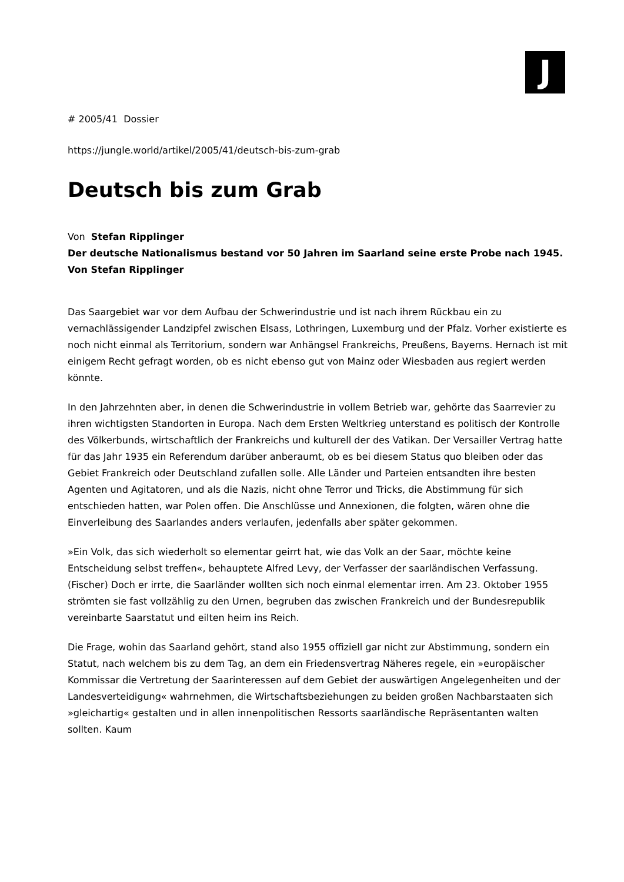J
# 2005/41 Dossier
https://jungle.world/artikel/2005/41/deutsch-bis-zum-grab
Deutsch bis zum Grab
Von Stefan Ripplinger
Der deutsche Nationalismus bestand vor 50 Jahren im Saarland seine erste Probe nach 1945. Von Stefan Ripplinger
Das Saargebiet war vor dem Aufbau der Schwerindustrie und ist nach ihrem Rückbau ein zu vernachlässigender Landzipfel zwischen Elsass, Lothringen, Luxemburg und der Pfalz. Vorher existierte es noch nicht einmal als Territorium, sondern war Anhängsel Frankreichs, Preußens, Bayerns. Hernach ist mit einigem Recht gefragt worden, ob es nicht ebenso gut von Mainz oder Wiesbaden aus regiert werden könnte.
In den Jahrzehnten aber, in denen die Schwerindustrie in vollem Betrieb war, gehörte das Saarrevier zu ihren wichtigsten Standorten in Europa. Nach dem Ersten Weltkrieg unterstand es politisch der Kontrolle des Völkerbunds, wirtschaftlich der Frankreichs und kulturell der des Vatikan. Der Versailler Vertrag hatte für das Jahr 1935 ein Referendum darüber anberaumt, ob es bei diesem Status quo bleiben oder das Gebiet Frankreich oder Deutschland zufallen solle. Alle Länder und Parteien entsandten ihre besten Agenten und Agitatoren, und als die Nazis, nicht ohne Terror und Tricks, die Abstimmung für sich entschieden hatten, war Polen offen. Die Anschlüsse und Annexionen, die folgten, wären ohne die Einverleibung des Saarlandes anders verlaufen, jedenfalls aber später gekommen.
»Ein Volk, das sich wiederholt so elementar geirrt hat, wie das Volk an der Saar, möchte keine Entscheidung selbst treffen«, behauptete Alfred Levy, der Verfasser der saarländischen Verfassung. (Fischer) Doch er irrte, die Saarländer wollten sich noch einmal elementar irren. Am 23. Oktober 1955 strömten sie fast vollzählig zu den Urnen, begruben das zwischen Frankreich und der Bundesrepublik vereinbarte Saarstatut und eilten heim ins Reich.
Die Frage, wohin das Saarland gehört, stand also 1955 offiziell gar nicht zur Abstimmung, sondern ein Statut, nach welchem bis zu dem Tag, an dem ein Friedensvertrag Näheres regele, ein »europäischer Kommissar die Vertretung der Saarinteressen auf dem Gebiet der auswärtigen Angelegenheiten und der Landesverteidigung« wahrnehmen, die Wirtschaftsbeziehungen zu beiden großen Nachbarstaaten sich »gleichartig« gestalten und in allen innenpolitischen Ressorts saarländische Repräsentanten walten sollten. Kaum